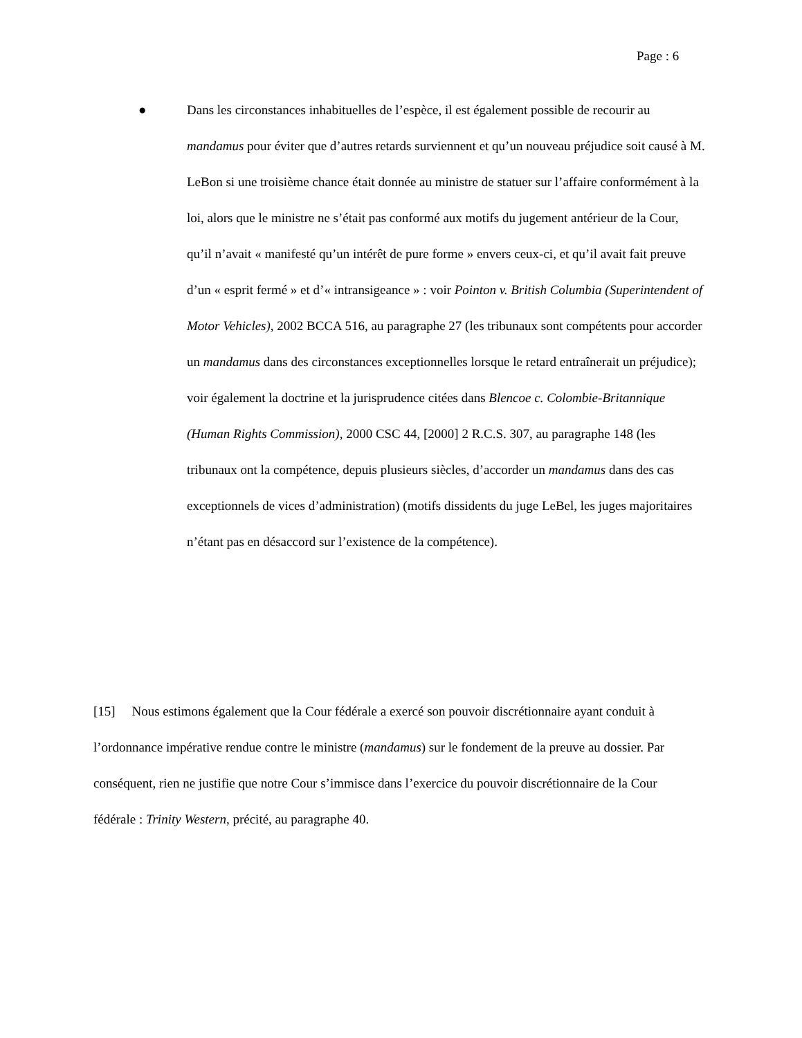Page : 6
● Dans les circonstances inhabituelles de l’espèce, il est également possible de recourir au mandamus pour éviter que d’autres retards surviennent et qu’un nouveau préjudice soit causé à M. LeBon si une troisième chance était donnée au ministre de statuer sur l’affaire conformément à la loi, alors que le ministre ne s’était pas conformé aux motifs du jugement antérieur de la Cour, qu’il n’avait « manifesté qu’un intérêt de pure forme » envers ceux-ci, et qu’il avait fait preuve d’un « esprit fermé » et d’« intransigeance » : voir Pointon v. British Columbia (Superintendent of Motor Vehicles), 2002 BCCA 516, au paragraphe 27 (les tribunaux sont compétents pour accorder un mandamus dans des circonstances exceptionnelles lorsque le retard entraînerait un préjudice); voir également la doctrine et la jurisprudence citées dans Blencoe c. Colombie-Britannique (Human Rights Commission), 2000 CSC 44, [2000] 2 R.C.S. 307, au paragraphe 148 (les tribunaux ont la compétence, depuis plusieurs siècles, d’accorder un mandamus dans des cas exceptionnels de vices d’administration) (motifs dissidents du juge LeBel, les juges majoritaires n’étant pas en désaccord sur l’existence de la compétence).
[15] Nous estimons également que la Cour fédérale a exercé son pouvoir discrétionnaire ayant conduit à l’ordonnance impérative rendue contre le ministre (mandamus) sur le fondement de la preuve au dossier. Par conséquent, rien ne justifie que notre Cour s’immisce dans l’exercice du pouvoir discrétionnaire de la Cour fédérale : Trinity Western, précité, au paragraphe 40.